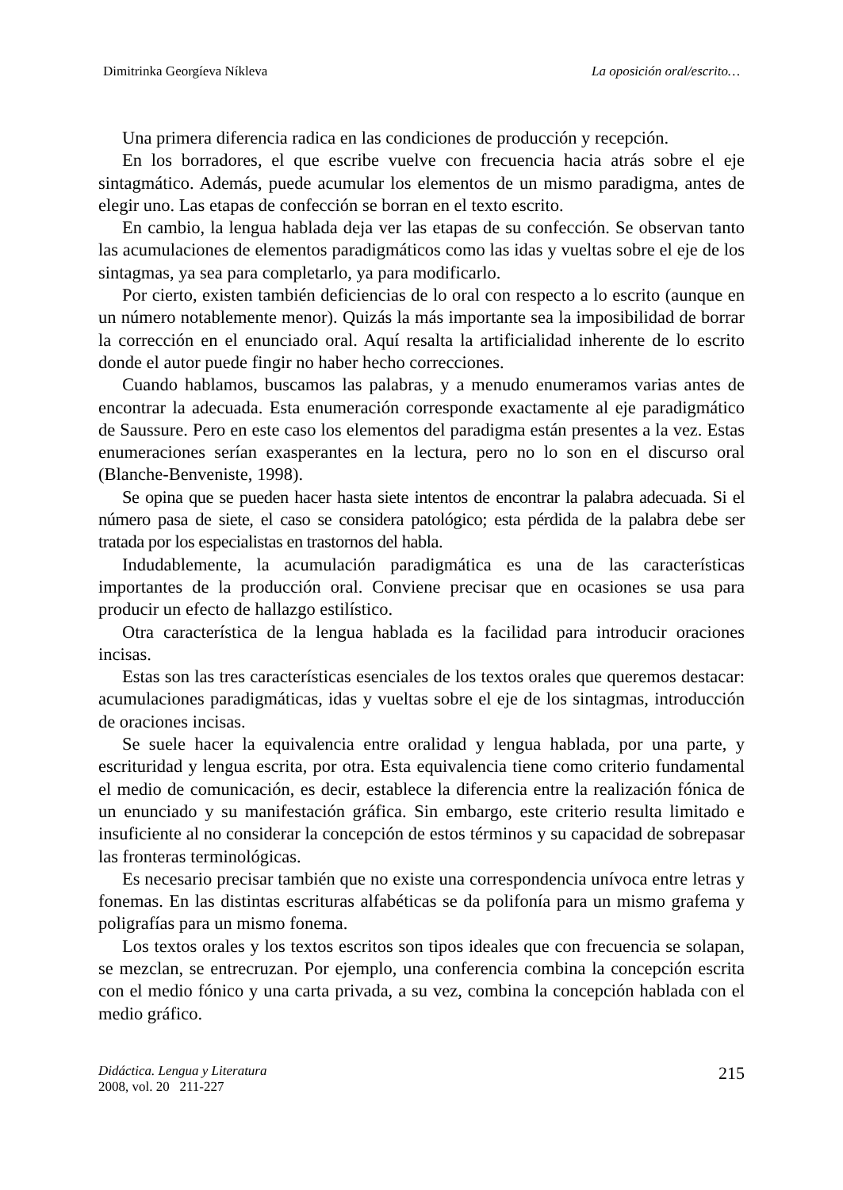Dimitrinka Georgíeva Níkleva La oposición oral/escrito…
Una primera diferencia radica en las condiciones de producción y recepción.
En los borradores, el que escribe vuelve con frecuencia hacia atrás sobre el eje sintagmático. Además, puede acumular los elementos de un mismo paradigma, antes de elegir uno. Las etapas de confección se borran en el texto escrito.
En cambio, la lengua hablada deja ver las etapas de su confección. Se observan tanto las acumulaciones de elementos paradigmáticos como las idas y vueltas sobre el eje de los sintagmas, ya sea para completarlo, ya para modificarlo.
Por cierto, existen también deficiencias de lo oral con respecto a lo escrito (aunque en un número notablemente menor). Quizás la más importante sea la imposibilidad de borrar la corrección en el enunciado oral. Aquí resalta la artificialidad inherente de lo escrito donde el autor puede fingir no haber hecho correcciones.
Cuando hablamos, buscamos las palabras, y a menudo enumeramos varias antes de encontrar la adecuada. Esta enumeración corresponde exactamente al eje paradigmático de Saussure. Pero en este caso los elementos del paradigma están presentes a la vez. Estas enumeraciones serían exasperantes en la lectura, pero no lo son en el discurso oral (Blanche-Benveniste, 1998).
Se opina que se pueden hacer hasta siete intentos de encontrar la palabra adecuada. Si el número pasa de siete, el caso se considera patológico; esta pérdida de la palabra debe ser tratada por los especialistas en trastornos del habla.
Indudablemente, la acumulación paradigmática es una de las características importantes de la producción oral. Conviene precisar que en ocasiones se usa para producir un efecto de hallazgo estilístico.
Otra característica de la lengua hablada es la facilidad para introducir oraciones incisas.
Estas son las tres características esenciales de los textos orales que queremos destacar: acumulaciones paradigmáticas, idas y vueltas sobre el eje de los sintagmas, introducción de oraciones incisas.
Se suele hacer la equivalencia entre oralidad y lengua hablada, por una parte, y escrituridad y lengua escrita, por otra. Esta equivalencia tiene como criterio fundamental el medio de comunicación, es decir, establece la diferencia entre la realización fónica de un enunciado y su manifestación gráfica. Sin embargo, este criterio resulta limitado e insuficiente al no considerar la concepción de estos términos y su capacidad de sobrepasar las fronteras terminológicas.
Es necesario precisar también que no existe una correspondencia unívoca entre letras y fonemas. En las distintas escrituras alfabéticas se da polifonía para un mismo grafema y poligrafías para un mismo fonema.
Los textos orales y los textos escritos son tipos ideales que con frecuencia se solapan, se mezclan, se entrecruzan. Por ejemplo, una conferencia combina la concepción escrita con el medio fónico y una carta privada, a su vez, combina la concepción hablada con el medio gráfico.
Didáctica. Lengua y Literatura
2008, vol. 20 211-227
215